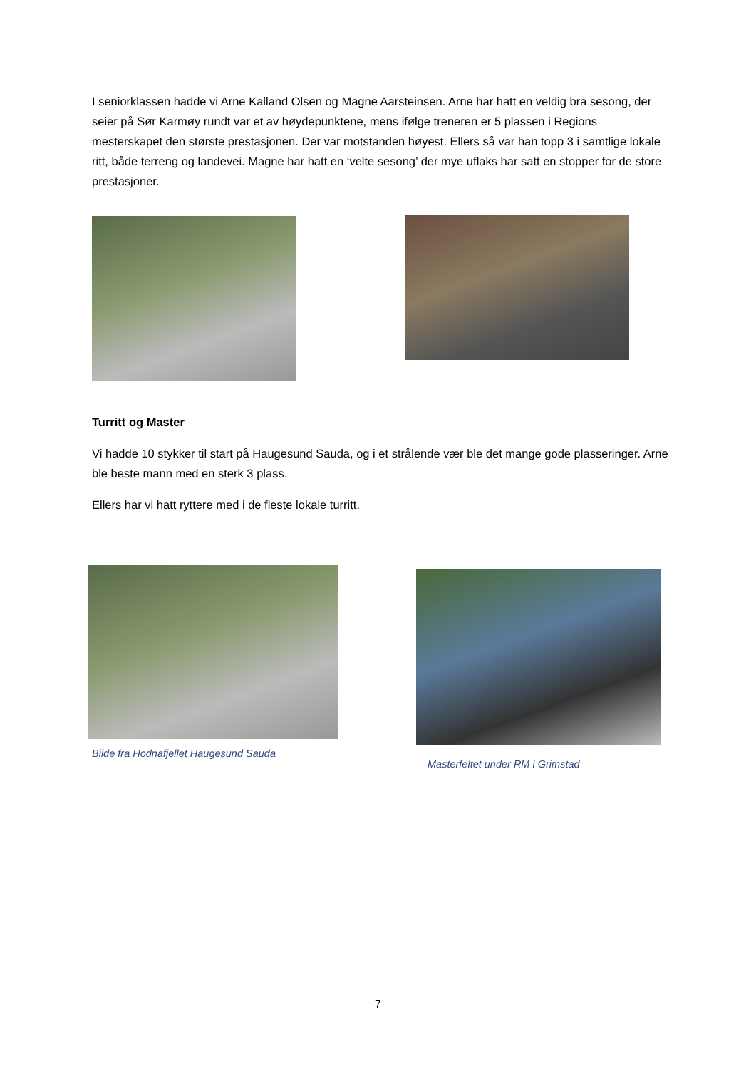I seniorklassen hadde vi Arne Kalland Olsen og Magne Aarsteinsen. Arne har hatt en veldig bra sesong, der seier på Sør Karmøy rundt var et av høydepunktene, mens ifølge treneren er 5 plassen i Regions mesterskapet den største prestasjonen. Der var motstanden høyest. Ellers så var han topp 3 i samtlige lokale ritt, både terreng og landevei. Magne har hatt en ‘velte sesong’ der mye uflaks har satt en stopper for de store prestasjoner.
Turritt og Master
Vi hadde 10 stykker til start på Haugesund Sauda, og i et strålende vær ble det mange gode plasseringer. Arne ble beste mann med en sterk 3 plass.
Ellers har vi hatt ryttere med i de fleste lokale turritt.
Bilde fra Hodnafjellet Haugesund Sauda
Masterfeltet under RM i Grimstad
7